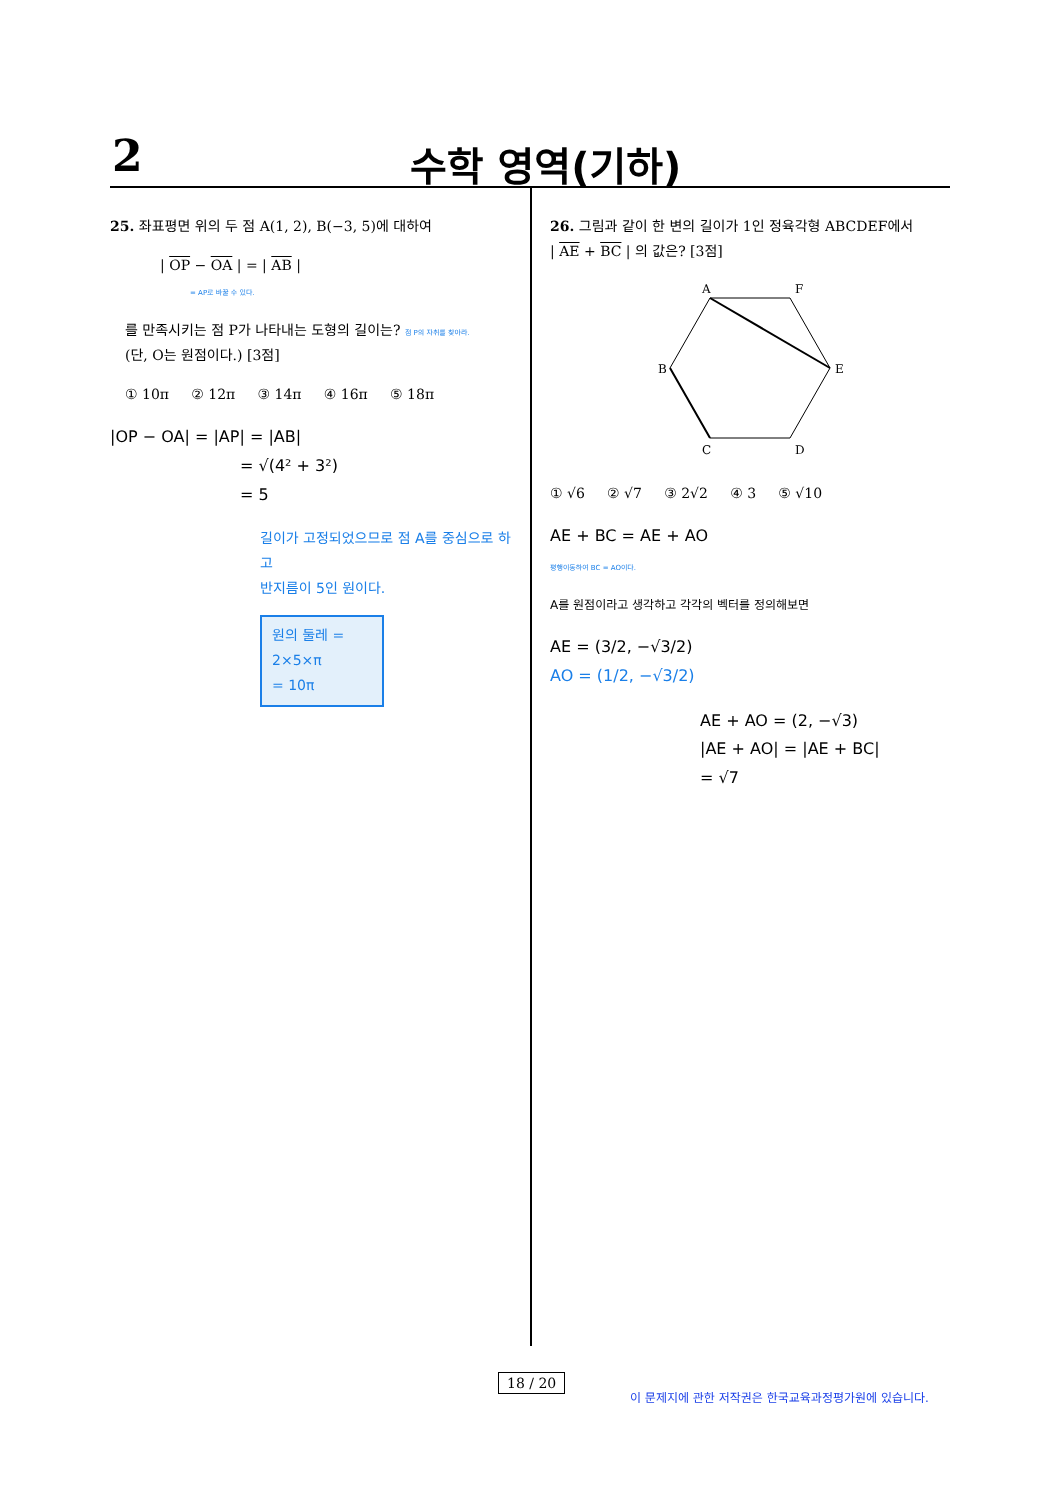2 수학 영역(기하)
25. 좌표평면 위의 두 점 A(1, 2), B(−3, 5)에 대하여
| OP − OA | = | AB |
= AP로 바꿀 수 있다.
를 만족시키는 점 P가 나타내는 도형의 길이는? 점 P의 자취를 찾아라.
(단, O는 원점이다.) [3점]
① 10π ② 12π ③ 14π ④ 16π ⑤ 18π
|OP − OA| = |AP| = |AB|
= √(4² + 3²)
= 5
길이가 고정되었으므로 점 A를 중심으로 하고
반지름이 5인 원이다.
원의 둘레 = 2×5×π
= 10π
26. 그림과 같이 한 변의 길이가 1인 정육각형 ABCDEF에서
| AE + BC | 의 값은? [3점]
A
F
B
E
C
D
① √6 ② √7 ③ 2√2 ④ 3 ⑤ √10
AE + BC = AE + AO
평행이동하여 BC = AO이다.
A를 원점이라고 생각하고 각각의 벡터를 정의해보면
AE = (3/2, −√3/2)
AO = (1/2, −√3/2)
AE + AO = (2, −√3)
|AE + AO| = |AE + BC|
= √7
18 / 20
이 문제지에 관한 저작권은 한국교육과정평가원에 있습니다.